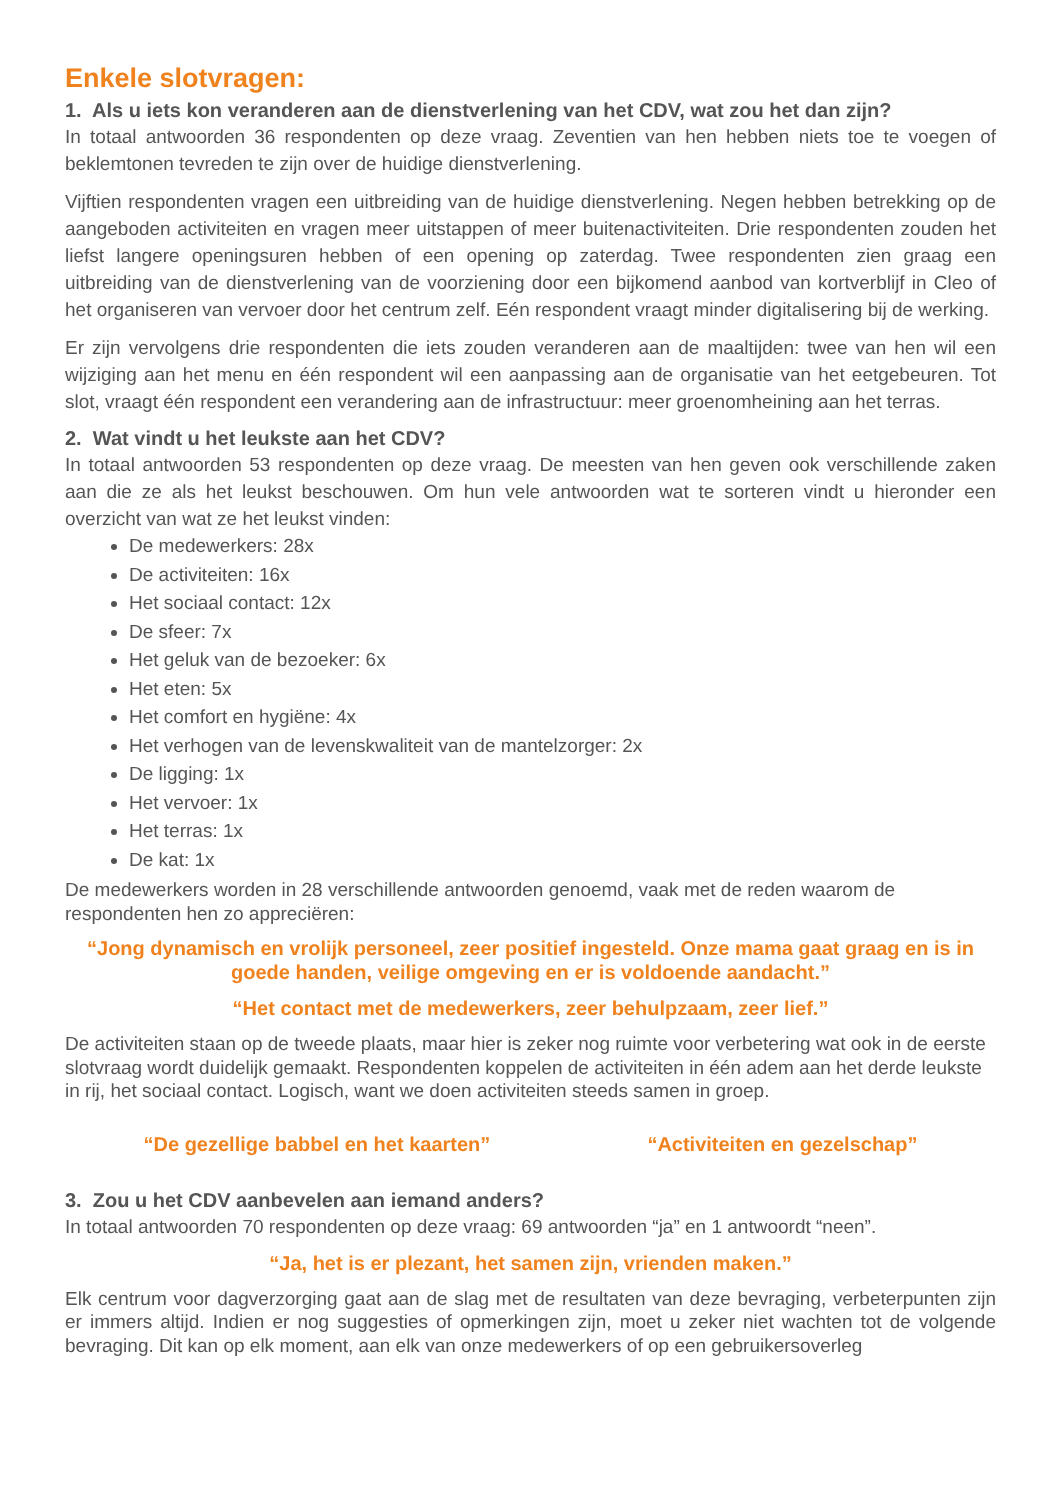Enkele slotvragen:
1. Als u iets kon veranderen aan de dienstverlening van het CDV, wat zou het dan zijn?
In totaal antwoorden 36 respondenten op deze vraag. Zeventien van hen hebben niets toe te voegen of beklemtonen tevreden te zijn over de huidige dienstverlening.
Vijftien respondenten vragen een uitbreiding van de huidige dienstverlening. Negen hebben betrekking op de aangeboden activiteiten en vragen meer uitstappen of meer buitenactiviteiten. Drie respondenten zouden het liefst langere openingsuren hebben of een opening op zaterdag. Twee respondenten zien graag een uitbreiding van de dienstverlening van de voorziening door een bijkomend aanbod van kortverblijf in Cleo of het organiseren van vervoer door het centrum zelf. Eén respondent vraagt minder digitalisering bij de werking.
Er zijn vervolgens drie respondenten die iets zouden veranderen aan de maaltijden: twee van hen wil een wijziging aan het menu en één respondent wil een aanpassing aan de organisatie van het eetgebeuren. Tot slot, vraagt één respondent een verandering aan de infrastructuur: meer groenomheining aan het terras.
2. Wat vindt u het leukste aan het CDV?
In totaal antwoorden 53 respondenten op deze vraag. De meesten van hen geven ook verschillende zaken aan die ze als het leukst beschouwen. Om hun vele antwoorden wat te sorteren vindt u hieronder een overzicht van wat ze het leukst vinden:
De medewerkers: 28x
De activiteiten: 16x
Het sociaal contact: 12x
De sfeer: 7x
Het geluk van de bezoeker: 6x
Het eten: 5x
Het comfort en hygiëne: 4x
Het verhogen van de levenskwaliteit van de mantelzorger: 2x
De ligging: 1x
Het vervoer: 1x
Het terras: 1x
De kat: 1x
De medewerkers worden in 28 verschillende antwoorden genoemd, vaak met de reden waarom de respondenten hen zo appreciëren:
“Jong dynamisch en vrolijk personeel, zeer positief ingesteld. Onze mama gaat graag en is in goede handen, veilige omgeving en er is voldoende aandacht.”
“Het contact met de medewerkers, zeer behulpzaam, zeer lief.”
De activiteiten staan op de tweede plaats, maar hier is zeker nog ruimte voor verbetering wat ook in de eerste slotvraag wordt duidelijk gemaakt. Respondenten koppelen de activiteiten in één adem aan het derde leukste in rij, het sociaal contact. Logisch, want we doen activiteiten steeds samen in groep.
“De gezellige babbel en het kaarten”
“Activiteiten en gezelschap”
3. Zou u het CDV aanbevelen aan iemand anders?
In totaal antwoorden 70 respondenten op deze vraag: 69 antwoorden “ja” en 1 antwoordt “neen”.
“Ja, het is er plezant, het samen zijn, vrienden maken.”
Elk centrum voor dagverzorging gaat aan de slag met de resultaten van deze bevraging, verbeterpunten zijn er immers altijd. Indien er nog suggesties of opmerkingen zijn, moet u zeker niet wachten tot de volgende bevraging. Dit kan op elk moment, aan elk van onze medewerkers of op een gebruikersoverleg